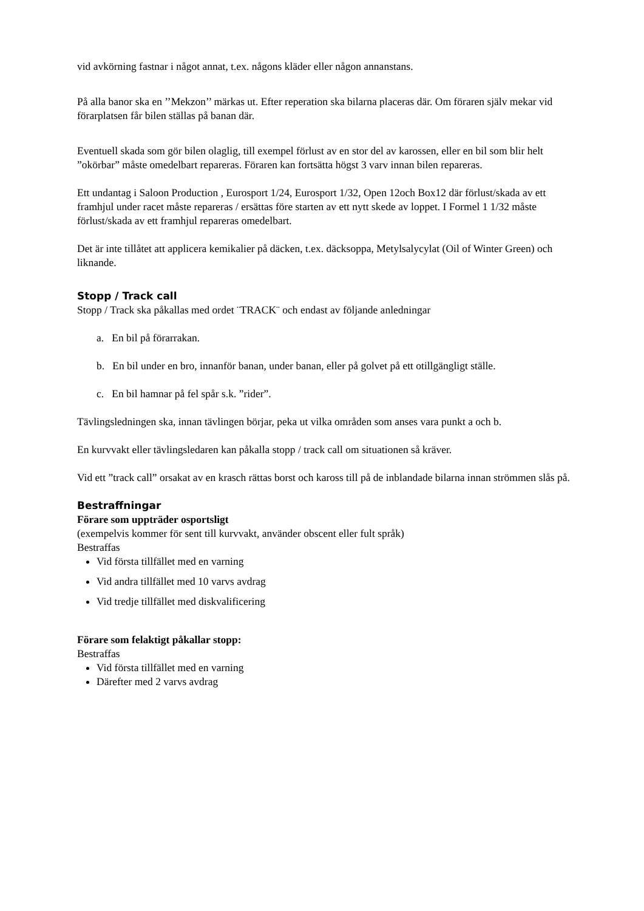vid avkörning fastnar i något annat, t.ex. någons kläder eller någon annanstans.
På alla banor ska en ’’Mekzon’’ märkas ut. Efter reperation ska bilarna placeras där. Om föraren själv mekar vid förarplatsen får bilen ställas på banan där.
Eventuell skada som gör bilen olaglig, till exempel förlust av en stor del av karossen, eller en bil som blir helt ”okörbar” måste omedelbart repareras. Föraren kan fortsätta högst 3 varv innan bilen repareras.
Ett undantag i Saloon Production , Eurosport 1/24, Eurosport 1/32, Open 12och Box12 där förlust/skada av ett framhjul under racet måste repareras / ersättas före starten av ett nytt skede av loppet. I Formel 1 1/32 måste förlust/skada av ett framhjul repareras omedelbart.
Det är inte tillåtet att applicera kemikalier på däcken, t.ex. däcksoppa, Metylsalycylat (Oil of Winter Green) och liknande.
Stopp / Track call
Stopp / Track ska påkallas med ordet ¨TRACK¨ och endast av följande anledningar
a. En bil på förarrakan.
b. En bil under en bro, innanför banan, under banan, eller på golvet på ett otillgängligt ställe.
c. En bil hamnar på fel spår s.k. ”rider”.
Tävlingsledningen ska, innan tävlingen börjar, peka ut vilka områden som anses vara punkt a och b.
En kurvvakt eller tävlingsledaren kan påkalla stopp / track call om situationen så kräver.
Vid ett ”track call” orsakat av en krasch rättas borst och kaross till på de inblandade bilarna innan strömmen slås på.
Bestraffningar
Förare som uppträder osportsligt
(exempelvis kommer för sent till kurvvakt, använder obscent eller fult språk)
Bestraffas
Vid första tillfället med en varning
Vid andra tillfället med 10 varvs avdrag
Vid tredje tillfället med diskvalificering
Förare som felaktigt påkallar stopp:
Bestraffas
Vid första tillfället med en varning
Därefter med 2 varvs avdrag